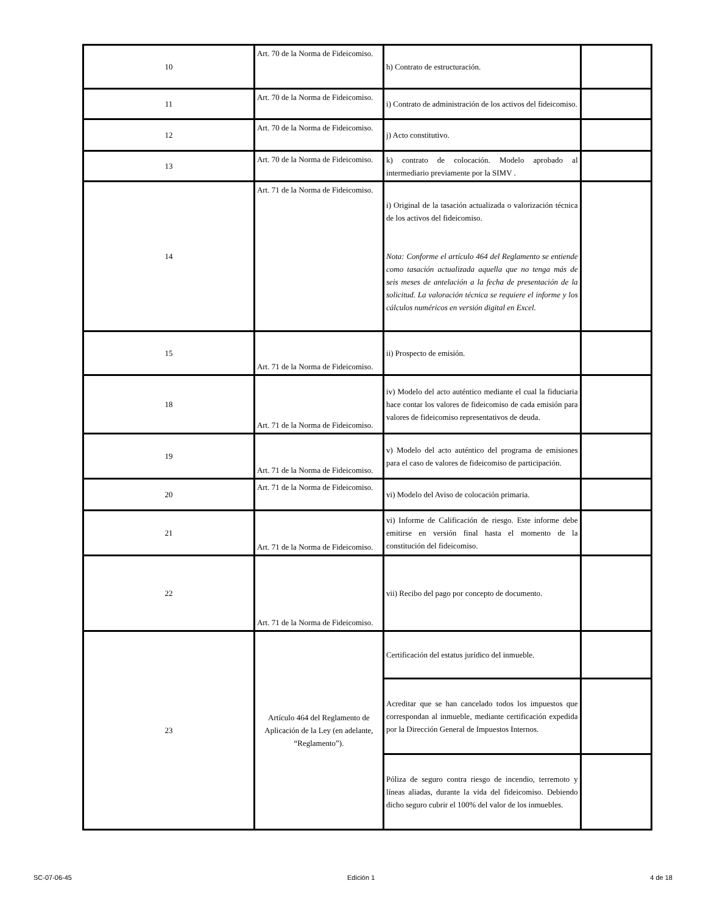| 10 | Art. 70 de la Norma de Fideicomiso. | h) Contrato de estructuración. | |
| 11 | Art. 70 de la Norma de Fideicomiso. | i) Contrato de administración de los activos del fideicomiso. | |
| 12 | Art. 70 de la Norma de Fideicomiso. | j) Acto constitutivo. | |
| 13 | Art. 70 de la Norma de Fideicomiso. | k) contrato de colocación. Modelo aprobado al intermediario previamente por la SIMV . | |
| 14 | Art. 71 de la Norma de Fideicomiso. | i) Original de la tasación actualizada o valorización técnica de los activos del fideicomiso. Nota: Conforme el artículo 464 del Reglamento se entiende como tasación actualizada aquella que no tenga más de seis meses de antelación a la fecha de presentación de la solicitud. La valoración técnica se requiere el informe y los cálculos numéricos en versión digital en Excel. | |
| 15 | Art. 71 de la Norma de Fideicomiso. | ii) Prospecto de emisión. | |
| 18 | Art. 71 de la Norma de Fideicomiso. | iv) Modelo del acto auténtico mediante el cual la fiduciaria hace contar los valores de fideicomiso de cada emisión para valores de fideicomiso representativos de deuda. | |
| 19 | Art. 71 de la Norma de Fideicomiso. | v) Modelo del acto auténtico del programa de emisiones para el caso de valores de fideicomiso de participación. | |
| 20 | Art. 71 de la Norma de Fideicomiso. | vi) Modelo del Aviso de colocación primaria. | |
| 21 | Art. 71 de la Norma de Fideicomiso. | vi) Informe de Calificación de riesgo. Este informe debe emitirse en versión final hasta el momento de la constitución del fideicomiso. | |
| 22 | Art. 71 de la Norma de Fideicomiso. | vii) Recibo del pago por concepto de documento. | |
| 23 | Artículo 464 del Reglamento de Aplicación de la Ley (en adelante, “Reglamento”). | Certificación del estatus jurídico del inmueble. | |
| | | Acreditar que se han cancelado todos los impuestos que correspondan al inmueble, mediante certificación expedida por la Dirección General de Impuestos Internos. | |
| | | Póliza de seguro contra riesgo de incendio, terremoto y líneas aliadas, durante la vida del fideicomiso. Debiendo dicho seguro cubrir el 100% del valor de los inmuebles. | |
SC-07-06-45 Edición 1 4 de 18